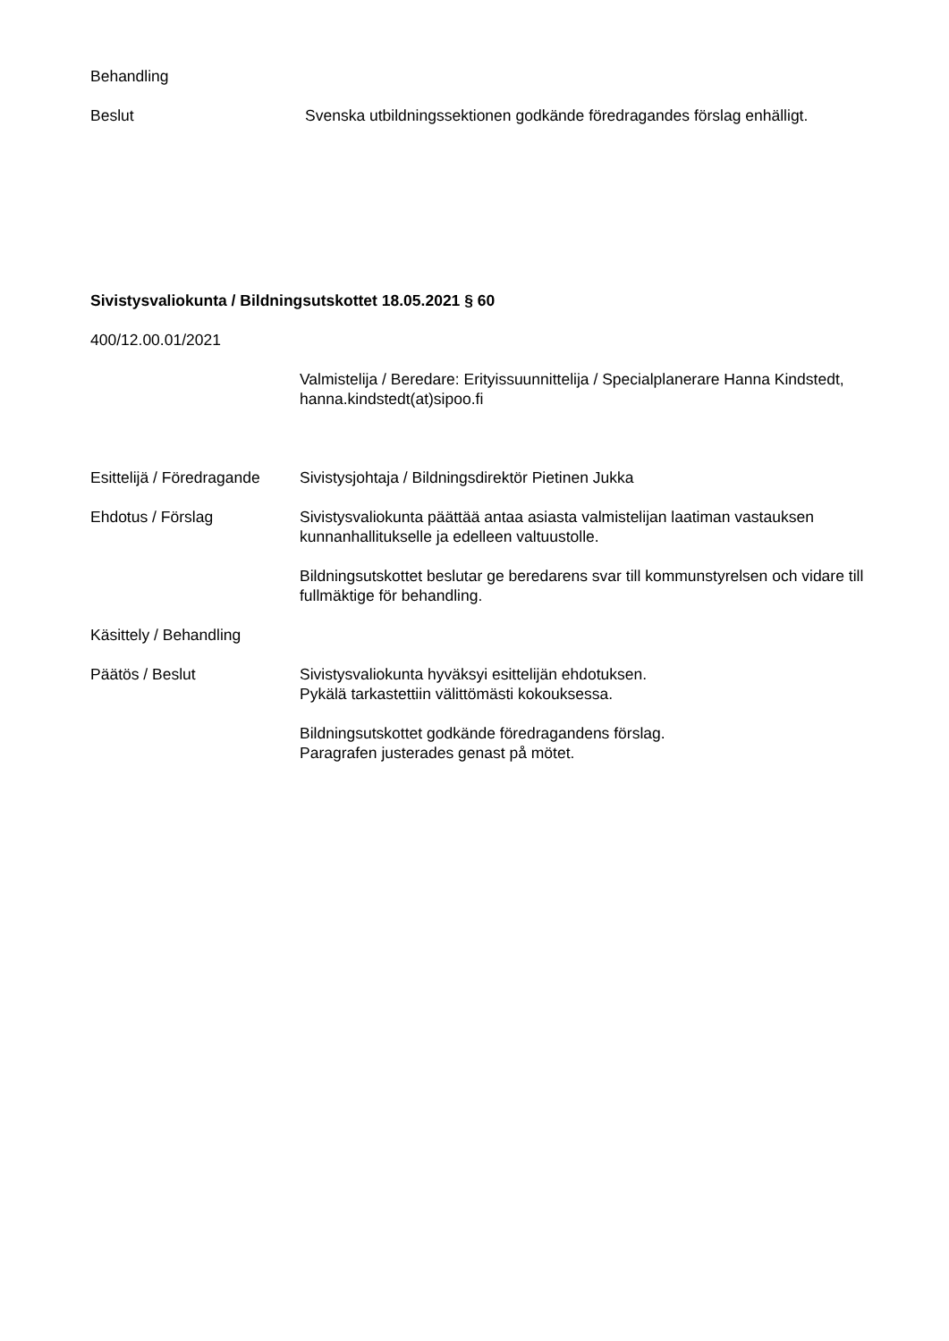Behandling
Beslut Svenska utbildningssektionen godkände föredragandes förslag enhälligt.
Sivistysvaliokunta / Bildningsutskottet 18.05.2021 § 60
400/12.00.01/2021
Valmistelija / Beredare: Erityissuunnittelija / Specialplanerare Hanna Kindstedt, hanna.kindstedt(at)sipoo.fi
Esittelijä / Föredragande
Sivistysjohtaja / Bildningsdirektör Pietinen Jukka
Ehdotus / Förslag Sivistysvaliokunta päättää antaa asiasta valmistelijan laatiman vastauksen kunnanhallitukselle ja edelleen valtuustolle.
Bildningsutskottet beslutar ge beredarens svar till kommunstyrelsen och vidare till fullmäktige för behandling.
Käsittely / Behandling
Päätös / Beslut Sivistysvaliokunta hyväksyi esittelijän ehdotuksen.
Pykälä tarkastettiin välittömästi kokouksessa.
Bildningsutskottet godkände föredragandens förslag.
Paragrafen justerades genast på mötet.